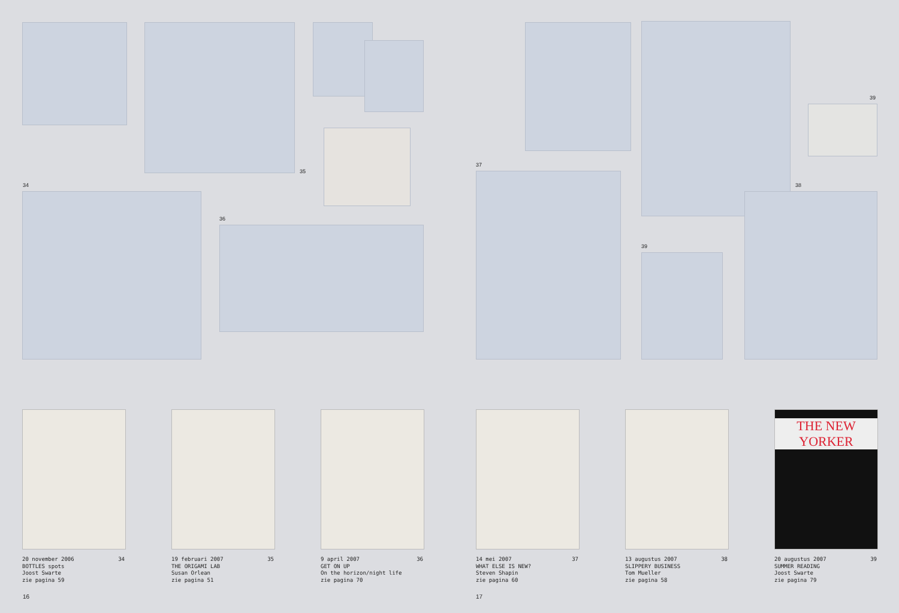35
34
36
37
39
38
39
THE NEW YORKER
20 november 2006
BOTTLES spots
Joost Swarte
zie pagina 59
34
19 februari 2007
THE ORIGAMI LAB
Susan Orlean
zie pagina 51
35
9 april 2007
GET ON UP
On the horizon/night life
zie pagina 70
36
14 mei 2007
WHAT ELSE IS NEW?
Steven Shapin
zie pagina 60
37
13 augustus 2007
SLIPPERY BUSINESS
Tom Mueller
zie pagina 58
38
20 augustus 2007
SUMMER READING
Joost Swarte
zie pagina 79
39
16 17